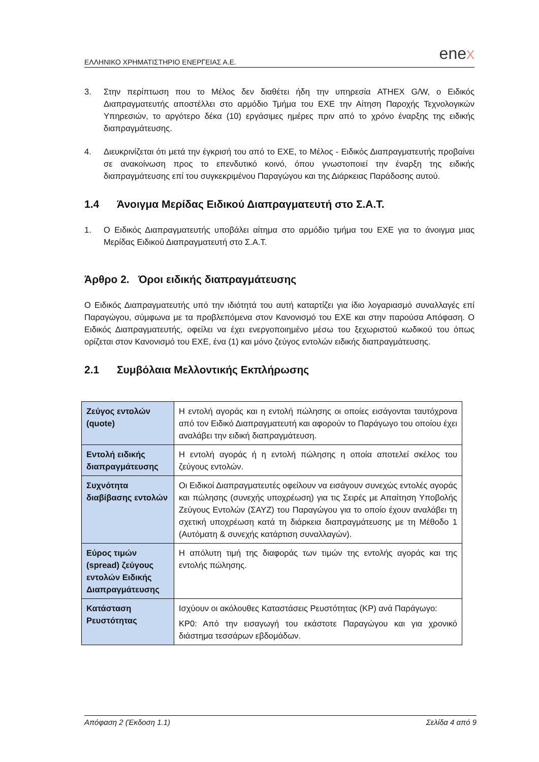ΕΛΛΗΝΙΚΟ ΧΡΗΜΑΤΙΣΤΗΡΙΟ ΕΝΕΡΓΕΙΑΣ Α.Ε.
enex
3. Στην περίπτωση που το Μέλος δεν διαθέτει ήδη την υπηρεσία ATHEX G/W, ο Ειδικός Διαπραγματευτής αποστέλλει στο αρμόδιο Τμήμα του ΕΧΕ την Αίτηση Παροχής Τεχνολογικών Υπηρεσιών, το αργότερο δέκα (10) εργάσιμες ημέρες πριν από το χρόνο έναρξης της ειδικής διαπραγμάτευσης.
4. Διευκρινίζεται ότι μετά την έγκρισή του από το ΕΧΕ, το Μέλος - Ειδικός Διαπραγματευτής προβαίνει σε ανακοίνωση προς το επενδυτικό κοινό, όπου γνωστοποιεί την έναρξη της ειδικής διαπραγμάτευσης επί του συγκεκριμένου Παραγώγου και της Διάρκειας Παράδοσης αυτού.
1.4 Άνοιγμα Μερίδας Ειδικού Διαπραγματευτή στο Σ.Α.Τ.
1. Ο Ειδικός Διαπραγματευτής υποβάλει αίτημα στο αρμόδιο τμήμα του ΕΧΕ για το άνοιγμα μιας Μερίδας Ειδικού Διαπραγματευτή στο Σ.Α.Τ.
Άρθρο 2. Όροι ειδικής διαπραγμάτευσης
Ο Ειδικός Διαπραγματευτής υπό την ιδιότητά του αυτή καταρτίζει για ίδιο λογαριασμό συναλλαγές επί Παραγώγου, σύμφωνα με τα προβλεπόμενα στον Κανονισμό του ΕΧΕ και στην παρούσα Απόφαση. Ο Ειδικός Διαπραγματευτής, οφείλει να έχει ενεργοποιημένο μέσω του ξεχωριστού κωδικού του όπως ορίζεται στον Κανονισμό του ΕΧΕ, ένα (1) και μόνο ζεύγος εντολών ειδικής διαπραγμάτευσης.
2.1 Συμβόλαια Μελλοντικής Εκπλήρωσης
| Ζεύγος εντολών (quote) | Η εντολή αγοράς και η εντολή πώλησης οι οποίες εισάγονται ταυτόχρονα από τον Ειδικό Διαπραγματευτή και αφορούν το Παράγωγο του οποίου έχει αναλάβει την ειδική διαπραγμάτευση. |
| Εντολή ειδικής διαπραγμάτευσης | Η εντολή αγοράς ή η εντολή πώλησης η οποία αποτελεί σκέλος του ζεύγους εντολών. |
| Συχνότητα διαβίβασης εντολών | Οι Ειδικοί Διαπραγματευτές οφείλουν να εισάγουν συνεχώς εντολές αγοράς και πώλησης (συνεχής υποχρέωση) για τις Σειρές με Απαίτηση Υποβολής Ζεύγους Εντολών (ΣΑΥΖ) του Παραγώγου για το οποίο έχουν αναλάβει τη σχετική υποχρέωση κατά τη διάρκεια διαπραγμάτευσης με τη Μέθοδο 1 (Αυτόματη & συνεχής κατάρτιση συναλλαγών). |
| Εύρος τιμών (spread) ζεύγους εντολών Ειδικής Διαπραγμάτευσης | Η απόλυτη τιμή της διαφοράς των τιμών της εντολής αγοράς και της εντολής πώλησης. |
| Κατάσταση Ρευστότητας | Ισχύουν οι ακόλουθες Καταστάσεις Ρευστότητας (ΚΡ) ανά Παράγωγο: ΚΡ0: Από την εισαγωγή του εκάστοτε Παραγώγου και για χρονικό διάστημα τεσσάρων εβδομάδων. |
Απόφαση 2 (Έκδοση 1.1) Σελίδα 4 από 9